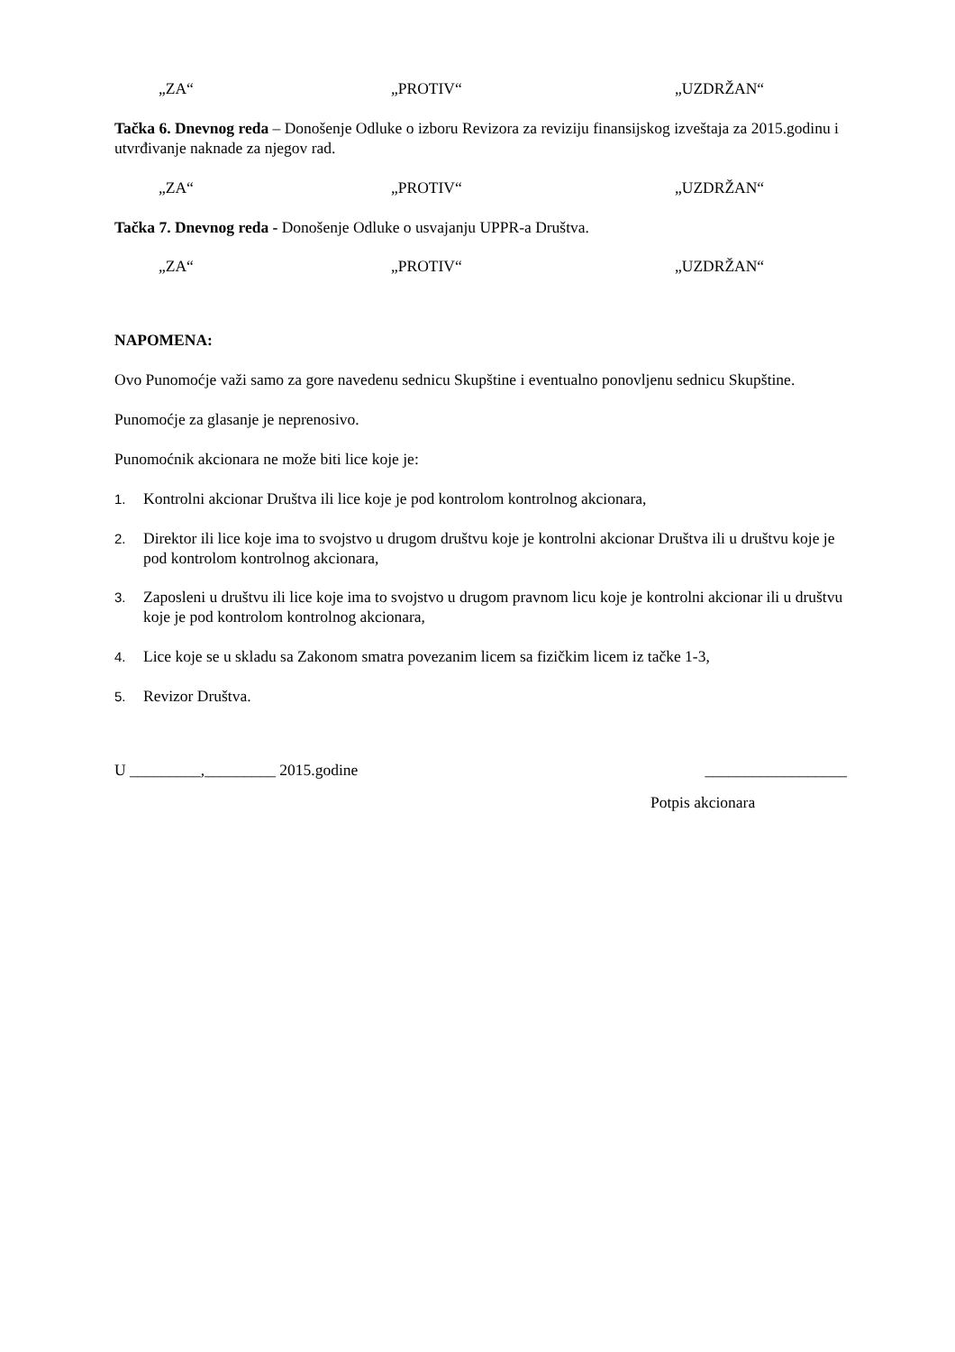„ZA“„PROTIV“„UZDRŽAN“
Tačka 6. Dnevnog reda – Donošenje Odluke o izboru Revizora za reviziju finansijskog izveštaja za 2015.godinu i utvrđivanje naknade za njegov rad.
„ZA“„PROTIV“„UZDRŽAN“
Tačka 7. Dnevnog reda - Donošenje Odluke o usvajanju UPPR-a Društva.
„ZA“„PROTIV“„UZDRŽAN“
NAPOMENA:
Ovo Punomoćje važi samo za gore navedenu sednicu Skupštine i eventualno ponovljenu sednicu Skupštine.
Punomoćje za glasanje je neprenosivo.
Punomoćnik akcionara ne može biti lice koje je:
1. Kontrolni akcionar Društva ili lice koje je pod kontrolom kontrolnog akcionara,
2. Direktor ili lice koje ima to svojstvo u drugom društvu koje je kontrolni akcionar Društva ili u društvu koje je pod kontrolom kontrolnog akcionara,
3. Zaposleni u društvu ili lice koje ima to svojstvo u drugom pravnom licu koje je kontrolni akcionar ili u društvu koje je pod kontrolom kontrolnog akcionara,
4. Lice koje se u skladu sa Zakonom smatra povezanim licem sa fizičkim licem iz tačke 1-3,
5. Revizor Društva.
U _________,_________ 2015.godine __________________
Potpis akcionara